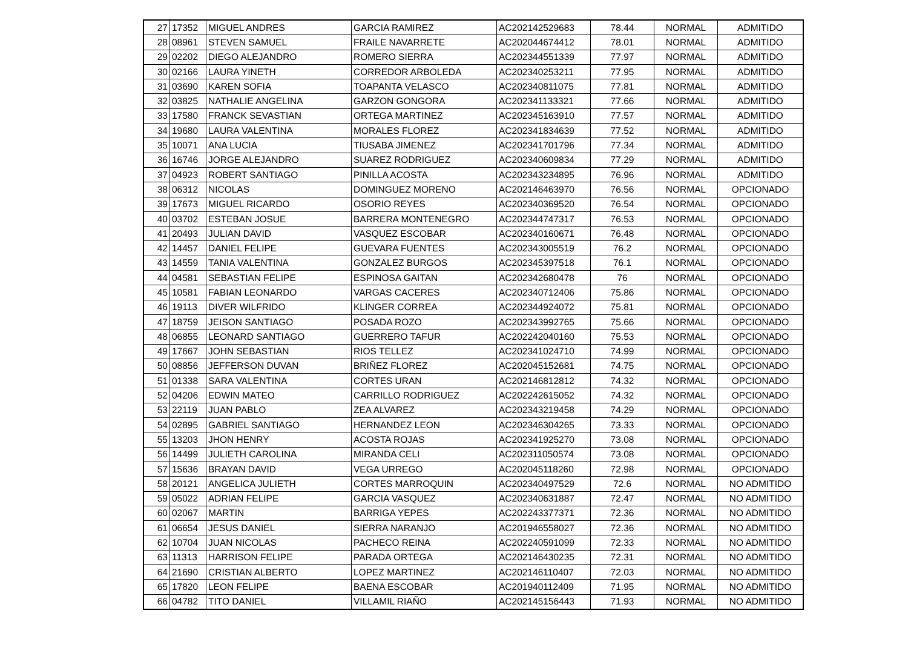| 27 | 17352 | MIGUEL ANDRES | GARCIA RAMIREZ | AC202142529683 | 78.44 | NORMAL | ADMITIDO |
| 28 | 08961 | STEVEN SAMUEL | FRAILE NAVARRETE | AC202044674412 | 78.01 | NORMAL | ADMITIDO |
| 29 | 02202 | DIEGO ALEJANDRO | ROMERO SIERRA | AC202344551339 | 77.97 | NORMAL | ADMITIDO |
| 30 | 02166 | LAURA YINETH | CORREDOR ARBOLEDA | AC202340253211 | 77.95 | NORMAL | ADMITIDO |
| 31 | 03690 | KAREN SOFIA | TOAPANTA VELASCO | AC202340811075 | 77.81 | NORMAL | ADMITIDO |
| 32 | 03825 | NATHALIE ANGELINA | GARZON GONGORA | AC202341133321 | 77.66 | NORMAL | ADMITIDO |
| 33 | 17580 | FRANCK SEVASTIAN | ORTEGA MARTINEZ | AC202345163910 | 77.57 | NORMAL | ADMITIDO |
| 34 | 19680 | LAURA VALENTINA | MORALES FLOREZ | AC202341834639 | 77.52 | NORMAL | ADMITIDO |
| 35 | 10071 | ANA LUCIA | TIUSABA JIMENEZ | AC202341701796 | 77.34 | NORMAL | ADMITIDO |
| 36 | 16746 | JORGE ALEJANDRO | SUAREZ RODRIGUEZ | AC202340609834 | 77.29 | NORMAL | ADMITIDO |
| 37 | 04923 | ROBERT SANTIAGO | PINILLA ACOSTA | AC202343234895 | 76.96 | NORMAL | ADMITIDO |
| 38 | 06312 | NICOLAS | DOMINGUEZ MORENO | AC202146463970 | 76.56 | NORMAL | OPCIONADO |
| 39 | 17673 | MIGUEL RICARDO | OSORIO REYES | AC202340369520 | 76.54 | NORMAL | OPCIONADO |
| 40 | 03702 | ESTEBAN JOSUE | BARRERA MONTENEGRO | AC202344747317 | 76.53 | NORMAL | OPCIONADO |
| 41 | 20493 | JULIAN DAVID | VASQUEZ ESCOBAR | AC202340160671 | 76.48 | NORMAL | OPCIONADO |
| 42 | 14457 | DANIEL FELIPE | GUEVARA FUENTES | AC202343005519 | 76.2 | NORMAL | OPCIONADO |
| 43 | 14559 | TANIA VALENTINA | GONZALEZ BURGOS | AC202345397518 | 76.1 | NORMAL | OPCIONADO |
| 44 | 04581 | SEBASTIAN FELIPE | ESPINOSA GAITAN | AC202342680478 | 76 | NORMAL | OPCIONADO |
| 45 | 10581 | FABIAN LEONARDO | VARGAS CACERES | AC202340712406 | 75.86 | NORMAL | OPCIONADO |
| 46 | 19113 | DIVER WILFRIDO | KLINGER CORREA | AC202344924072 | 75.81 | NORMAL | OPCIONADO |
| 47 | 18759 | JEISON SANTIAGO | POSADA ROZO | AC202343992765 | 75.66 | NORMAL | OPCIONADO |
| 48 | 06855 | LEONARD SANTIAGO | GUERRERO TAFUR | AC202242040160 | 75.53 | NORMAL | OPCIONADO |
| 49 | 17667 | JOHN SEBASTIAN | RIOS TELLEZ | AC202341024710 | 74.99 | NORMAL | OPCIONADO |
| 50 | 08856 | JEFFERSON DUVAN | BRIÑEZ FLOREZ | AC202045152681 | 74.75 | NORMAL | OPCIONADO |
| 51 | 01338 | SARA VALENTINA | CORTES URAN | AC202146812812 | 74.32 | NORMAL | OPCIONADO |
| 52 | 04206 | EDWIN MATEO | CARRILLO RODRIGUEZ | AC202242615052 | 74.32 | NORMAL | OPCIONADO |
| 53 | 22119 | JUAN PABLO | ZEA ALVAREZ | AC202343219458 | 74.29 | NORMAL | OPCIONADO |
| 54 | 02895 | GABRIEL SANTIAGO | HERNANDEZ LEON | AC202346304265 | 73.33 | NORMAL | OPCIONADO |
| 55 | 13203 | JHON HENRY | ACOSTA ROJAS | AC202341925270 | 73.08 | NORMAL | OPCIONADO |
| 56 | 14499 | JULIETH CAROLINA | MIRANDA CELI | AC202311050574 | 73.08 | NORMAL | OPCIONADO |
| 57 | 15636 | BRAYAN DAVID | VEGA URREGO | AC202045118260 | 72.98 | NORMAL | OPCIONADO |
| 58 | 20121 | ANGELICA JULIETH | CORTES MARROQUIN | AC202340497529 | 72.6 | NORMAL | NO ADMITIDO |
| 59 | 05022 | ADRIAN FELIPE | GARCIA VASQUEZ | AC202340631887 | 72.47 | NORMAL | NO ADMITIDO |
| 60 | 02067 | MARTIN | BARRIGA YEPES | AC202243377371 | 72.36 | NORMAL | NO ADMITIDO |
| 61 | 06654 | JESUS DANIEL | SIERRA NARANJO | AC201946558027 | 72.36 | NORMAL | NO ADMITIDO |
| 62 | 10704 | JUAN NICOLAS | PACHECO REINA | AC202240591099 | 72.33 | NORMAL | NO ADMITIDO |
| 63 | 11313 | HARRISON FELIPE | PARADA ORTEGA | AC202146430235 | 72.31 | NORMAL | NO ADMITIDO |
| 64 | 21690 | CRISTIAN ALBERTO | LOPEZ MARTINEZ | AC202146110407 | 72.03 | NORMAL | NO ADMITIDO |
| 65 | 17820 | LEON FELIPE | BAENA ESCOBAR | AC201940112409 | 71.95 | NORMAL | NO ADMITIDO |
| 66 | 04782 | TITO DANIEL | VILLAMIL RIAÑO | AC202145156443 | 71.93 | NORMAL | NO ADMITIDO |